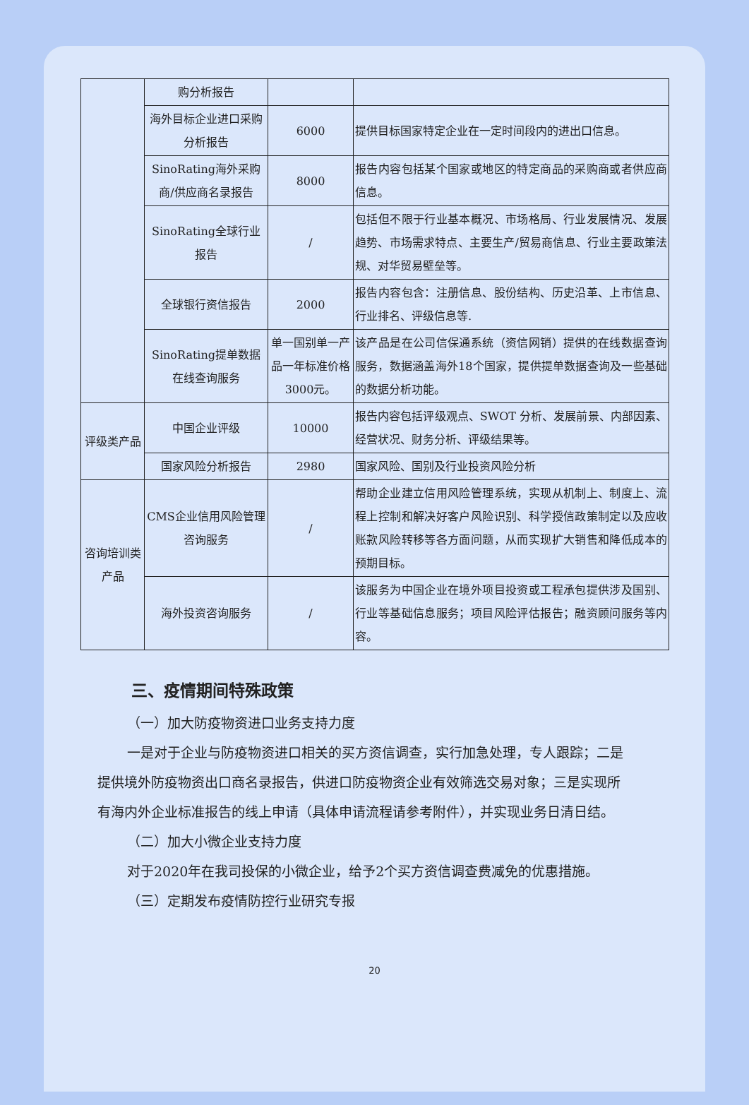| | 购分析报告 | | |
| | 海外目标企业进口采购分析报告 | 6000 | 提供目标国家特定企业在一定时间段内的进出口信息。 |
| | SinoRating海外采购商/供应商名录报告 | 8000 | 报告内容包括某个国家或地区的特定商品的采购商或者供应商信息。 |
| | SinoRating全球行业报告 | / | 包括但不限于行业基本概况、市场格局、行业发展情况、发展趋势、市场需求特点、主要生产/贸易商信息、行业主要政策法规、对华贸易壁垒等。 |
| | 全球银行资信报告 | 2000 | 报告内容包含：注册信息、股份结构、历史沿革、上市信息、行业排名、评级信息等. |
| | SinoRating提单数据在线查询服务 | 单一国别单一产品一年标准价格3000元。 | 该产品是在公司信保通系统（资信网销）提供的在线数据查询服务，数据涵盖海外18个国家，提供提单数据查询及一些基础的数据分析功能。 |
| 评级类产品 | 中国企业评级 | 10000 | 报告内容包括评级观点、SWOT 分析、发展前景、内部因素、经营状况、财务分析、评级结果等。 |
| | 国家风险分析报告 | 2980 | 国家风险、国别及行业投资风险分析 |
| 咨询培训类产品 | CMS企业信用风险管理咨询服务 | / | 帮助企业建立信用风险管理系统，实现从机制上、制度上、流程上控制和解决好客户风险识别、科学授信政策制定以及应收账款风险转移等各方面问题，从而实现扩大销售和降低成本的预期目标。 |
| | 海外投资咨询服务 | / | 该服务为中国企业在境外项目投资或工程承包提供涉及国别、行业等基础信息服务；项目风险评估报告；融资顾问服务等内容。 |
三、疫情期间特殊政策
（一）加大防疫物资进口业务支持力度
一是对于企业与防疫物资进口相关的买方资信调查，实行加急处理，专人跟踪；二是提供境外防疫物资出口商名录报告，供进口防疫物资企业有效筛选交易对象；三是实现所有海内外企业标准报告的线上申请（具体申请流程请参考附件），并实现业务日清日结。
（二）加大小微企业支持力度
对于2020年在我司投保的小微企业，给予2个买方资信调查费减免的优惠措施。
（三）定期发布疫情防控行业研究专报
20